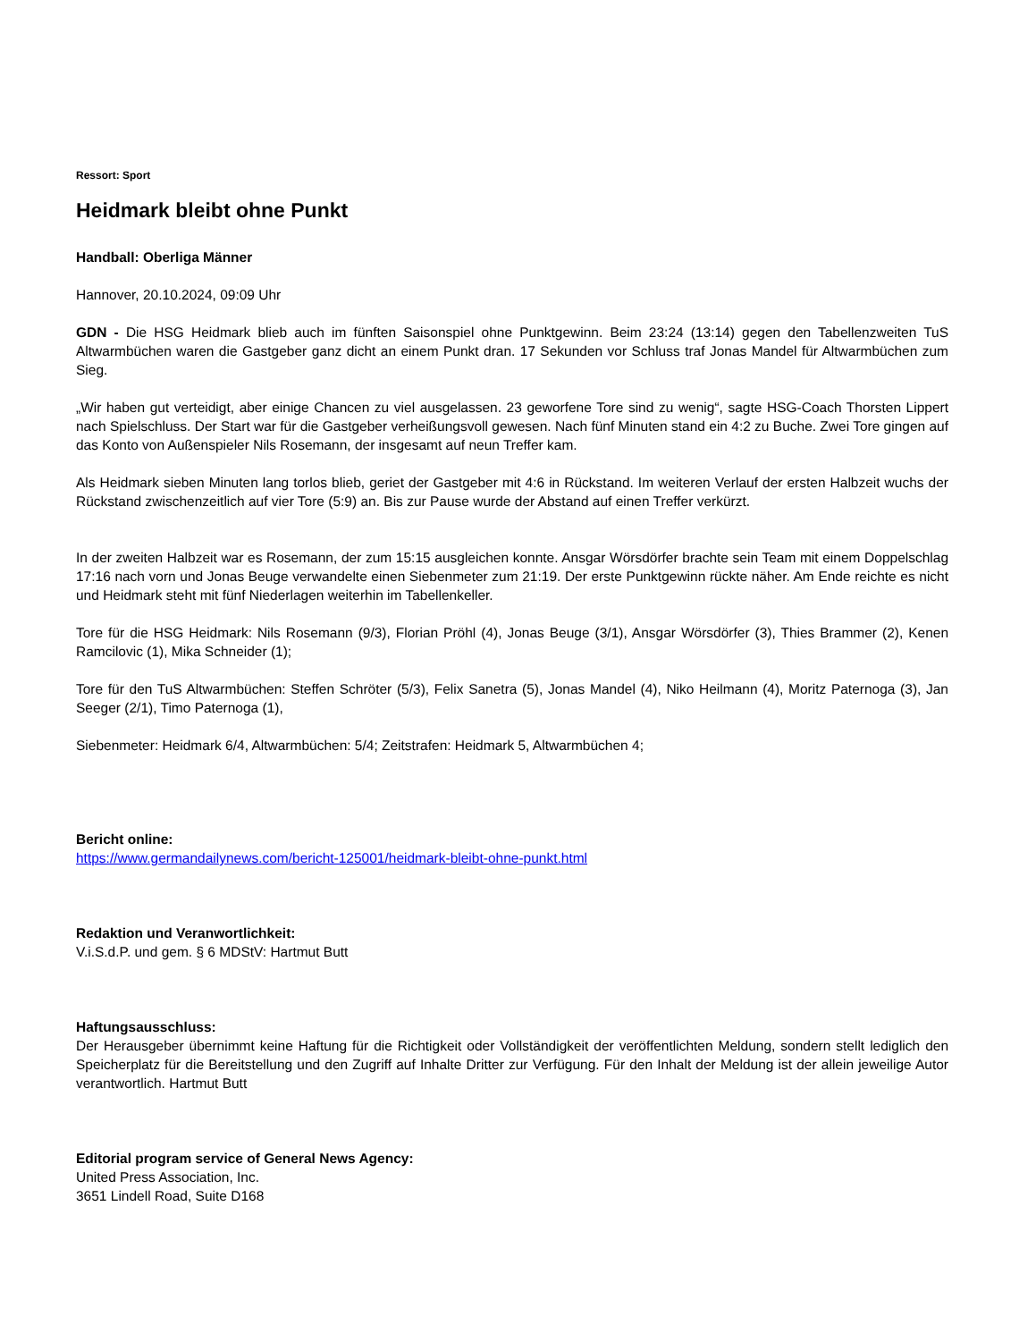Ressort: Sport
Heidmark bleibt ohne Punkt
Handball: Oberliga Männer
Hannover, 20.10.2024, 09:09 Uhr
GDN - Die HSG Heidmark blieb auch im fünften Saisonspiel ohne Punktgewinn. Beim 23:24 (13:14) gegen den Tabellenzweiten TuS Altwarmbüchen waren die Gastgeber ganz dicht an einem Punkt dran. 17 Sekunden vor Schluss traf Jonas Mandel für Altwarmbüchen zum Sieg.
„Wir haben gut verteidigt, aber einige Chancen zu viel ausgelassen. 23 geworfene Tore sind zu wenig“, sagte HSG-Coach Thorsten Lippert nach Spielschluss. Der Start war für die Gastgeber verheißungsvoll gewesen. Nach fünf Minuten stand ein 4:2 zu Buche. Zwei Tore gingen auf das Konto von Außenspieler Nils Rosemann, der insgesamt auf neun Treffer kam.
Als Heidmark sieben Minuten lang torlos blieb, geriet der Gastgeber mit 4:6 in Rückstand. Im weiteren Verlauf der ersten Halbzeit wuchs der Rückstand zwischenzeitlich auf vier Tore (5:9) an. Bis zur Pause wurde der Abstand auf einen Treffer verkürzt.
In der zweiten Halbzeit war es Rosemann, der zum 15:15 ausgleichen konnte. Ansgar Wörsdörfer brachte sein Team mit einem Doppelschlag 17:16 nach vorn und Jonas Beuge verwandelte einen Siebenmeter zum 21:19. Der erste Punktgewinn rückte näher. Am Ende reichte es nicht und Heidmark steht mit fünf Niederlagen weiterhin im Tabellenkeller.
Tore für die HSG Heidmark: Nils Rosemann (9/3), Florian Pröhl (4), Jonas Beuge (3/1), Ansgar Wörsdörfer (3), Thies Brammer (2), Kenen Ramcilovic (1), Mika Schneider (1);
Tore für den TuS Altwarmbüchen: Steffen Schröter (5/3), Felix Sanetra (5), Jonas Mandel (4), Niko Heilmann (4), Moritz Paternoga (3), Jan Seeger (2/1), Timo Paternoga (1),
Siebenmeter: Heidmark 6/4, Altwarmbüchen: 5/4; Zeitstrafen: Heidmark 5, Altwarmbüchen 4;
Bericht online:
https://www.germandailynews.com/bericht-125001/heidmark-bleibt-ohne-punkt.html
Redaktion und Veranwortlichkeit:
V.i.S.d.P. und gem. § 6 MDStV: Hartmut Butt
Haftungsausschluss:
Der Herausgeber übernimmt keine Haftung für die Richtigkeit oder Vollständigkeit der veröffentlichten Meldung, sondern stellt lediglich den Speicherplatz für die Bereitstellung und den Zugriff auf Inhalte Dritter zur Verfügung. Für den Inhalt der Meldung ist der allein jeweilige Autor verantwortlich. Hartmut Butt
Editorial program service of General News Agency:
United Press Association, Inc.
3651 Lindell Road, Suite D168